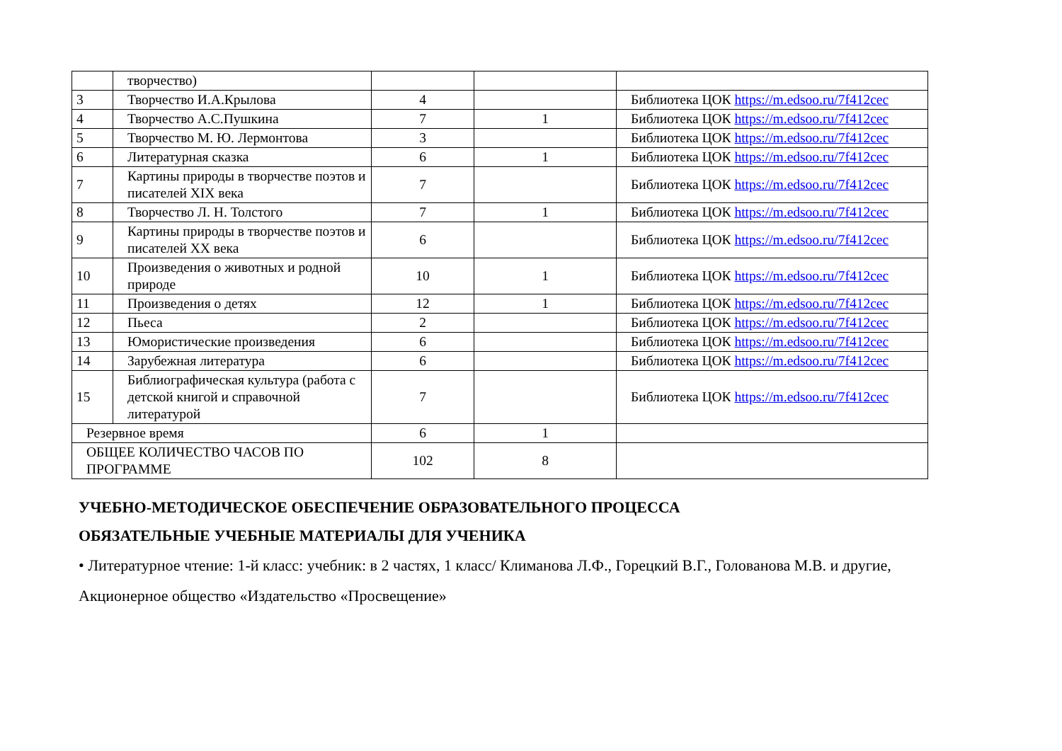| | творчество) | | | |
| 3 | Творчество И.А.Крылова | 4 | | Библиотека ЦОК https://m.edsoo.ru/7f412cec |
| 4 | Творчество А.С.Пушкина | 7 | 1 | Библиотека ЦОК https://m.edsoo.ru/7f412cec |
| 5 | Творчество М. Ю. Лермонтова | 3 | | Библиотека ЦОК https://m.edsoo.ru/7f412cec |
| 6 | Литературная сказка | 6 | 1 | Библиотека ЦОК https://m.edsoo.ru/7f412cec |
| 7 | Картины природы в творчестве поэтов и писателей XIX века | 7 | | Библиотека ЦОК https://m.edsoo.ru/7f412cec |
| 8 | Творчество Л. Н. Толстого | 7 | 1 | Библиотека ЦОК https://m.edsoo.ru/7f412cec |
| 9 | Картины природы в творчестве поэтов и писателей XX века | 6 | | Библиотека ЦОК https://m.edsoo.ru/7f412cec |
| 10 | Произведения о животных и родной природе | 10 | 1 | Библиотека ЦОК https://m.edsoo.ru/7f412cec |
| 11 | Произведения о детях | 12 | 1 | Библиотека ЦОК https://m.edsoo.ru/7f412cec |
| 12 | Пьеса | 2 | | Библиотека ЦОК https://m.edsoo.ru/7f412cec |
| 13 | Юмористические произведения | 6 | | Библиотека ЦОК https://m.edsoo.ru/7f412cec |
| 14 | Зарубежная литература | 6 | | Библиотека ЦОК https://m.edsoo.ru/7f412cec |
| 15 | Библиографическая культура (работа с детской книгой и справочной литературой | 7 | | Библиотека ЦОК https://m.edsoo.ru/7f412cec |
| Резервное время | | 6 | 1 | |
| ОБЩЕЕ КОЛИЧЕСТВО ЧАСОВ ПО ПРОГРАММЕ | | 102 | 8 | |
УЧЕБНО-МЕТОДИЧЕСКОЕ ОБЕСПЕЧЕНИЕ ОБРАЗОВАТЕЛЬНОГО ПРОЦЕССА
ОБЯЗАТЕЛЬНЫЕ УЧЕБНЫЕ МАТЕРИАЛЫ ДЛЯ УЧЕНИКА
• Литературное чтение: 1-й класс: учебник: в 2 частях, 1 класс/ Климанова Л.Ф., Горецкий В.Г., Голованова М.В. и другие, Акционерное общество «Издательство «Просвещение»